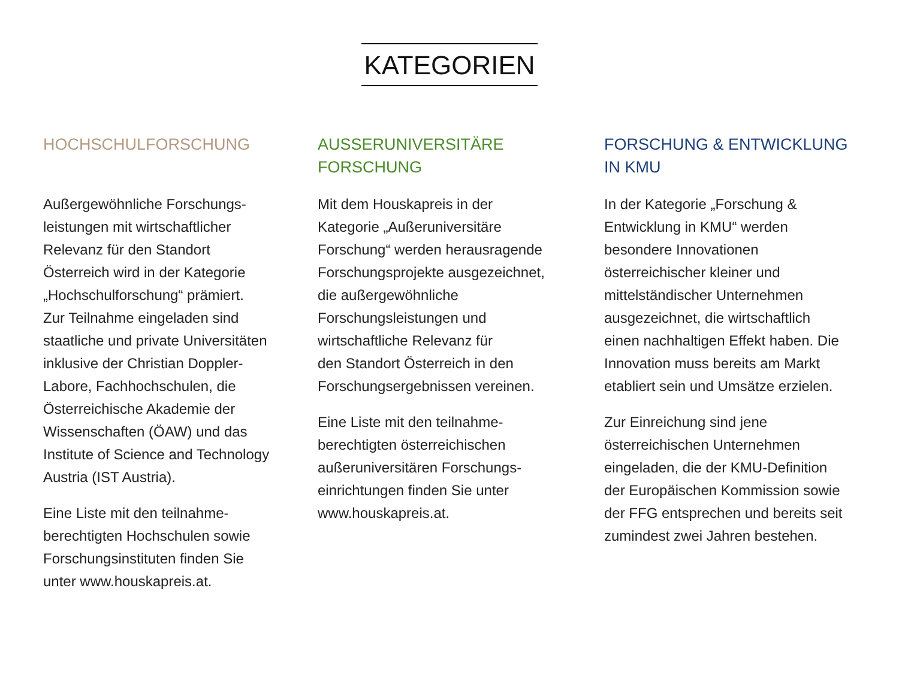KATEGORIEN
HOCHSCHULFORSCHUNG
Außergewöhnliche Forschungs-
leistungen mit wirtschaftlicher
Relevanz für den Standort
Österreich wird in der Kategorie
„Hochschulforschung“ prämiert.
Zur Teilnahme eingeladen sind
staatliche und private Universitäten
inklusive der Christian Doppler-
Labore, Fachhochschulen, die
Österreichische Akademie der
Wissenschaften (ÖAW) und das
Institute of Science and Technology
Austria (IST Austria).
Eine Liste mit den teilnahme-
berechtigten Hochschulen sowie
Forschungsinstituten finden Sie
unter www.houskapreis.at.
AUSSERUNIVERSITÄRE
FORSCHUNG
Mit dem Houskapreis in der
Kategorie „Außeruniversitäre
Forschung“ werden herausragende
Forschungsprojekte ausgezeichnet,
die außergewöhnliche
Forschungsleistungen und
wirtschaftliche Relevanz für
den Standort Österreich in den
Forschungsergebnissen vereinen.
Eine Liste mit den teilnahme-
berechtigten österreichischen
außeruniversitären Forschungs-
einrichtungen finden Sie unter
www.houskapreis.at.
FORSCHUNG & ENTWICKLUNG
IN KMU
In der Kategorie „Forschung &
Entwicklung in KMU“ werden
besondere Innovationen
österreichischer kleiner und
mittelständischer Unternehmen
ausgezeichnet, die wirtschaftlich
einen nachhaltigen Effekt haben. Die
Innovation muss bereits am Markt
etabliert sein und Umsätze erzielen.
Zur Einreichung sind jene
österreichischen Unternehmen
eingeladen, die der KMU-Definition
der Europäischen Kommission sowie
der FFG entsprechen und bereits seit
zumindest zwei Jahren bestehen.